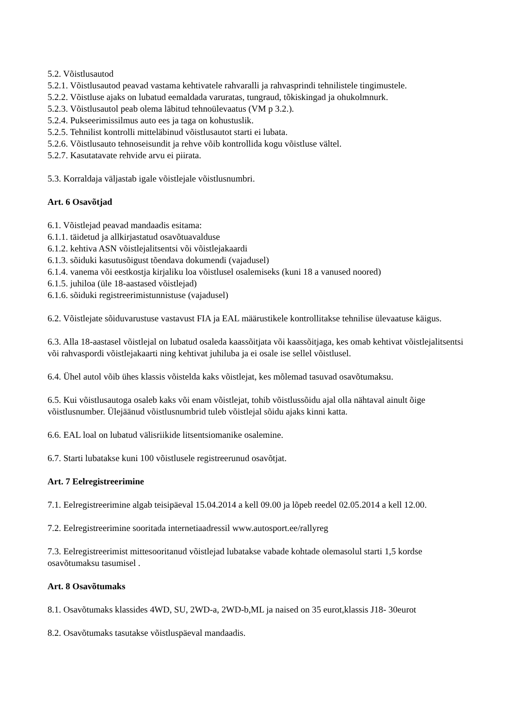5.2. Võistlusautod
5.2.1. Võistlusautod peavad vastama kehtivatele rahvaralli ja rahvasprindi tehnilistele tingimustele.
5.2.2. Võistluse ajaks on lubatud eemaldada varuratas, tungraud, tõkiskingad ja ohukolmnurk.
5.2.3. Võistlusautol peab olema läbitud tehnoülevaatus (VM p 3.2.).
5.2.4. Pukseerimissilmus auto ees ja taga on kohustuslik.
5.2.5. Tehnilist kontrolli mitteläbinud võistlusautot starti ei lubata.
5.2.6. Võistlusauto tehnoseisundit ja rehve võib kontrollida kogu võistluse vältel.
5.2.7. Kasutatavate rehvide arvu ei piirata.
5.3. Korraldaja väljastab igale võistlejale võistlusnumbri.
Art. 6 Osavõtjad
6.1. Võistlejad peavad mandaadis esitama:
6.1.1. täidetud ja allkirjastatud osavõtuavalduse
6.1.2. kehtiva ASN võistlejalitsentsi või võistlejakaardi
6.1.3. sõiduki kasutusõigust tõendava dokumendi (vajadusel)
6.1.4. vanema või eestkostja kirjaliku loa võistlusel osalemiseks (kuni 18 a vanused noored)
6.1.5. juhiloa (üle 18-aastased võistlejad)
6.1.6. sõiduki registreerimistunnistuse (vajadusel)
6.2. Võistlejate sõiduvarustuse vastavust FIA ja EAL määrustikele kontrollitakse tehnilise ülevaatuse käigus.
6.3. Alla 18-aastasel võistlejal on lubatud osaleda kaassõitjata või kaassõitjaga, kes omab kehtivat võistlejalitsentsi või rahvaspordi võistlejakaarti ning kehtivat juhiluba ja ei osale ise sellel võistlusel.
6.4. Ühel autol võib ühes klassis võistelda kaks võistlejat, kes mõlemad tasuvad osavõtumaksu.
6.5. Kui võistlusautoga osaleb kaks või enam võistlejat, tohib võistlussõidu ajal olla nähtaval ainult õige võistlusnumber. Ülejäänud võistlusnumbrid tuleb võistlejal sõidu ajaks kinni katta.
6.6. EAL loal on lubatud välisriikide litsentsiomanike osalemine.
6.7. Starti lubatakse kuni 100 võistlusele registreerunud osavõtjat.
Art. 7 Eelregistreerimine
7.1. Eelregistreerimine algab teisipäeval 15.04.2014 a kell 09.00 ja lõpeb reedel 02.05.2014 a kell 12.00.
7.2. Eelregistreerimine sooritada internetiaadressil www.autosport.ee/rallyreg
7.3. Eelregistreerimist mittesooritanud võistlejad lubatakse vabade kohtade olemasolul starti 1,5 kordse osavõtumaksu tasumisel .
Art. 8 Osavõtumaks
8.1. Osavõtumaks klassides 4WD, SU, 2WD-a, 2WD-b,ML ja naised on 35 eurot,klassis J18- 30eurot
8.2. Osavõtumaks tasutakse võistluspäeval mandaadis.